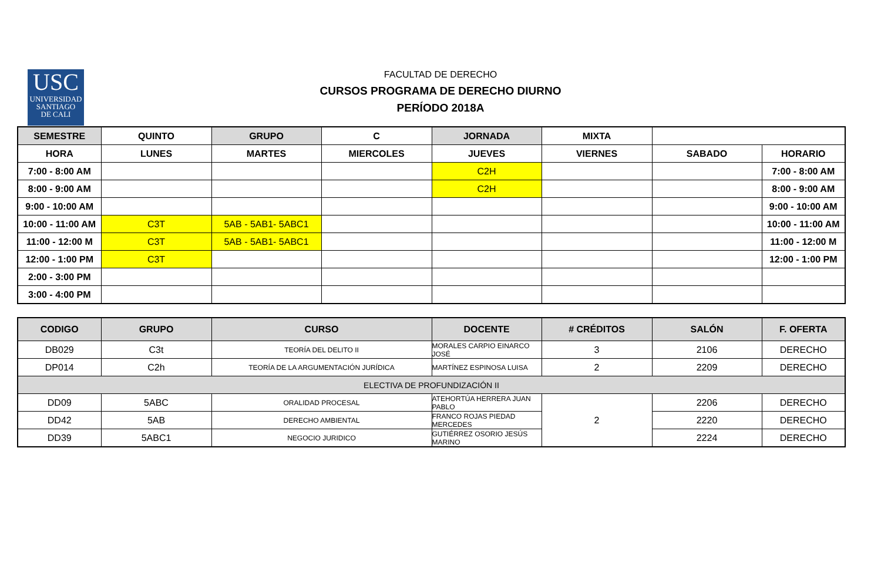USC
UNIVERSIDAD
SANTIAGO
DE CALI
FACULTAD DE DERECHO
CURSOS PROGRAMA DE DERECHO DIURNO
PERÍODO 2018A
| SEMESTRE | QUINTO | GRUPO | C | JORNADA | MIXTA | | |
| HORA | LUNES | MARTES | MIERCOLES | JUEVES | VIERNES | SABADO | HORARIO |
| 7:00 - 8:00 AM | | | | C2H | | | 7:00 - 8:00 AM |
| 8:00 - 9:00 AM | | | | C2H | | | 8:00 - 9:00 AM |
| 9:00 - 10:00 AM | | | | | | | 9:00 - 10:00 AM |
| 10:00 - 11:00 AM | C3T | 5AB - 5AB1- 5ABC1 | | | | | 10:00 - 11:00 AM |
| 11:00 - 12:00 M | C3T | 5AB - 5AB1- 5ABC1 | | | | | 11:00 - 12:00 M |
| 12:00 - 1:00 PM | C3T | | | | | | 12:00 - 1:00 PM |
| 2:00 - 3:00 PM | | | | | | | |
| 3:00 - 4:00 PM | | | | | | | |
| CODIGO | GRUPO | CURSO | DOCENTE | # CRÉDITOS | SALÓN | F. OFERTA |
| --- | --- | --- | --- | --- | --- | --- |
| DB029 | C3t | TEORÍA DEL DELITO II | MORALES CARPIO EINARCO JOSÉ | 3 | 2106 | DERECHO |
| DP014 | C2h | TEORÍA DE LA ARGUMENTACIÓN JURÍDICA | MARTÍNEZ ESPINOSA LUISA | 2 | 2209 | DERECHO |
| ELECTIVA DE PROFUNDIZACIÓN II | | | | | | |
| DD09 | 5ABC | ORALIDAD PROCESAL | ATEHORTÚA HERRERA JUAN PABLO | 2 | 2206 | DERECHO |
| DD42 | 5AB | DERECHO AMBIENTAL | FRANCO ROJAS PIEDAD MERCEDES | | 2220 | DERECHO |
| DD39 | 5ABC1 | NEGOCIO JURIDICO | GUTIÉRREZ OSORIO JESÚS MARINO | | 2224 | DERECHO |